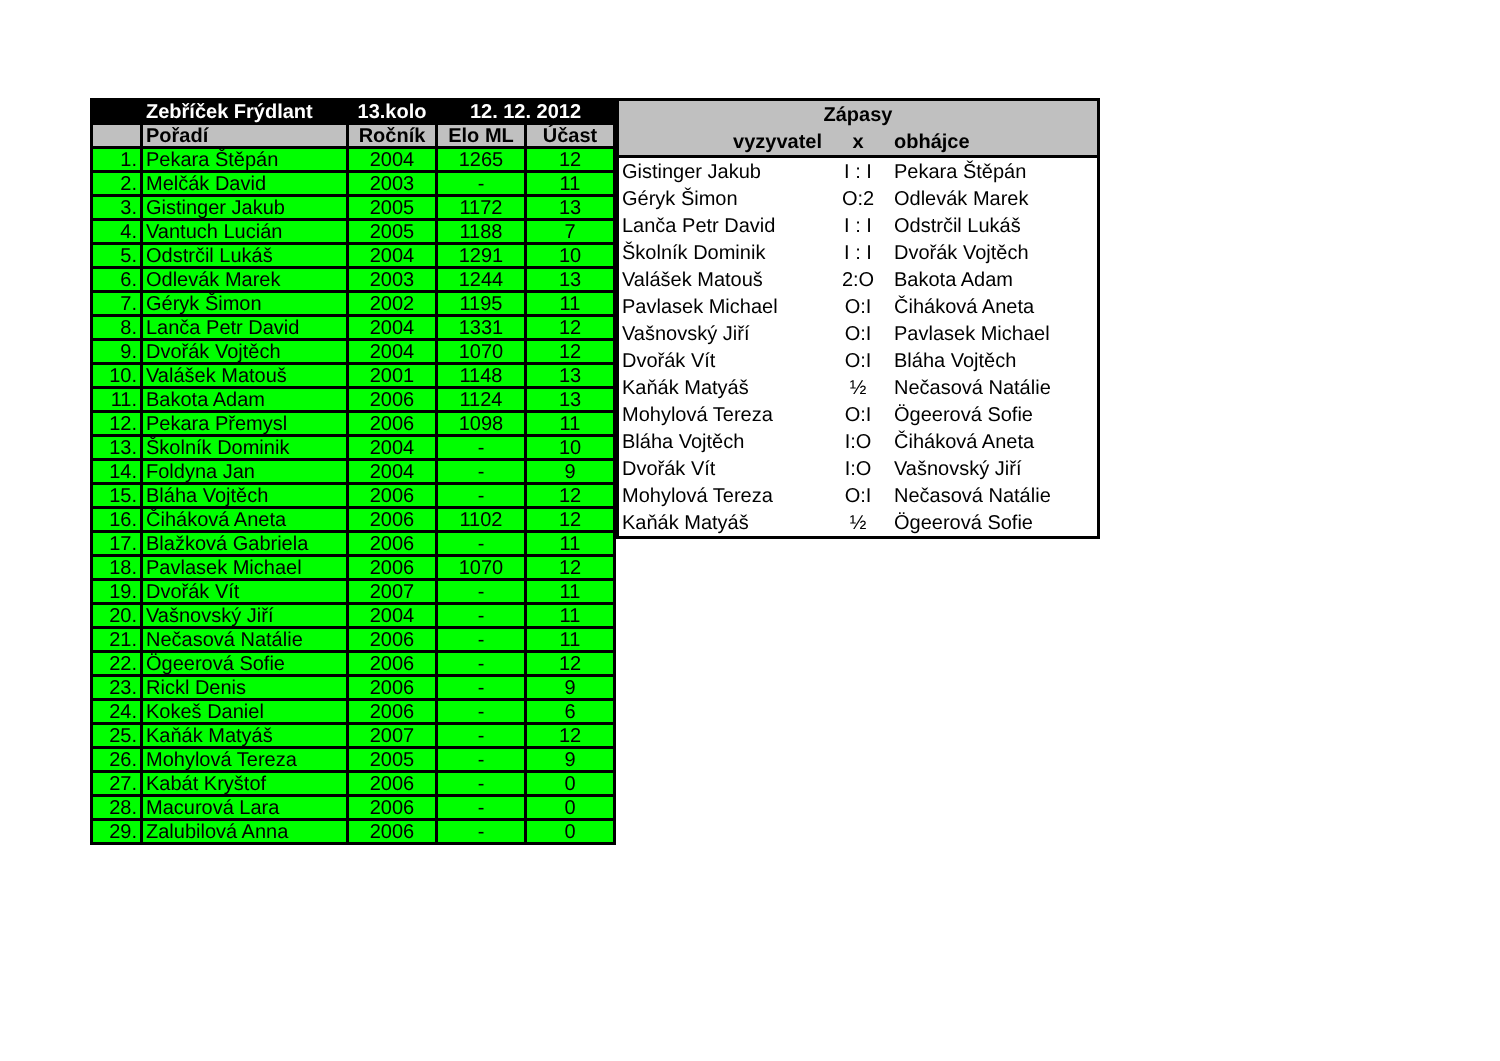| | Zebříček Frýdlant | 13.kolo | 12. 12. 2012 | |
| --- | --- | --- | --- | --- |
| | Pořadí | Ročník | Elo ML | Účast |
| 1. | Pekara Štěpán | 2004 | 1265 | 12 |
| 2. | Melčák David | 2003 | - | 11 |
| 3. | Gistinger Jakub | 2005 | 1172 | 13 |
| 4. | Vantuch Lucián | 2005 | 1188 | 7 |
| 5. | Odstrčil Lukáš | 2004 | 1291 | 10 |
| 6. | Odlevák Marek | 2003 | 1244 | 13 |
| 7. | Géryk Šimon | 2002 | 1195 | 11 |
| 8. | Lanča Petr David | 2004 | 1331 | 12 |
| 9. | Dvořák Vojtěch | 2004 | 1070 | 12 |
| 10. | Valášek Matouš | 2001 | 1148 | 13 |
| 11. | Bakota Adam | 2006 | 1124 | 13 |
| 12. | Pekara Přemysl | 2006 | 1098 | 11 |
| 13. | Školník Dominik | 2004 | - | 10 |
| 14. | Foldyna Jan | 2004 | - | 9 |
| 15. | Bláha Vojtěch | 2006 | - | 12 |
| 16. | Čiháková Aneta | 2006 | 1102 | 12 |
| 17. | Blažková Gabriela | 2006 | - | 11 |
| 18. | Pavlasek Michael | 2006 | 1070 | 12 |
| 19. | Dvořák Vít | 2007 | - | 11 |
| 20. | Vašnovský Jiří | 2004 | - | 11 |
| 21. | Nečasová Natálie | 2006 | - | 11 |
| 22. | Ögeerová Sofie | 2006 | - | 12 |
| 23. | Rickl Denis | 2006 | - | 9 |
| 24. | Kokeš Daniel | 2006 | - | 6 |
| 25. | Kaňák Matyáš | 2007 | - | 12 |
| 26. | Mohylová Tereza | 2005 | - | 9 |
| 27. | Kabát Kryštof | 2006 | - | 0 |
| 28. | Macurová Lara | 2006 | - | 0 |
| 29. | Zalubilová Anna | 2006 | - | 0 |
| Zápasy | | |
| --- | --- | --- |
| vyzyvatel | x | obhájce |
| Gistinger Jakub | I : I | Pekara Štěpán |
| Géryk Šimon | O:2 | Odlevák Marek |
| Lanča Petr David | I : I | Odstrčil Lukáš |
| Školník Dominik | I : I | Dvořák Vojtěch |
| Valášek Matouš | 2:O | Bakota Adam |
| Pavlasek Michael | O:I | Čiháková Aneta |
| Vašnovský Jiří | O:I | Pavlasek Michael |
| Dvořák Vít | O:I | Bláha Vojtěch |
| Kaňák Matyáš | ½ | Nečasová Natálie |
| Mohylová Tereza | O:I | Ögeerová Sofie |
| Bláha Vojtěch | I:O | Čiháková Aneta |
| Dvořák Vít | I:O | Vašnovský Jiří |
| Mohylová Tereza | O:I | Nečasová Natálie |
| Kaňák Matyáš | ½ | Ögeerová Sofie |